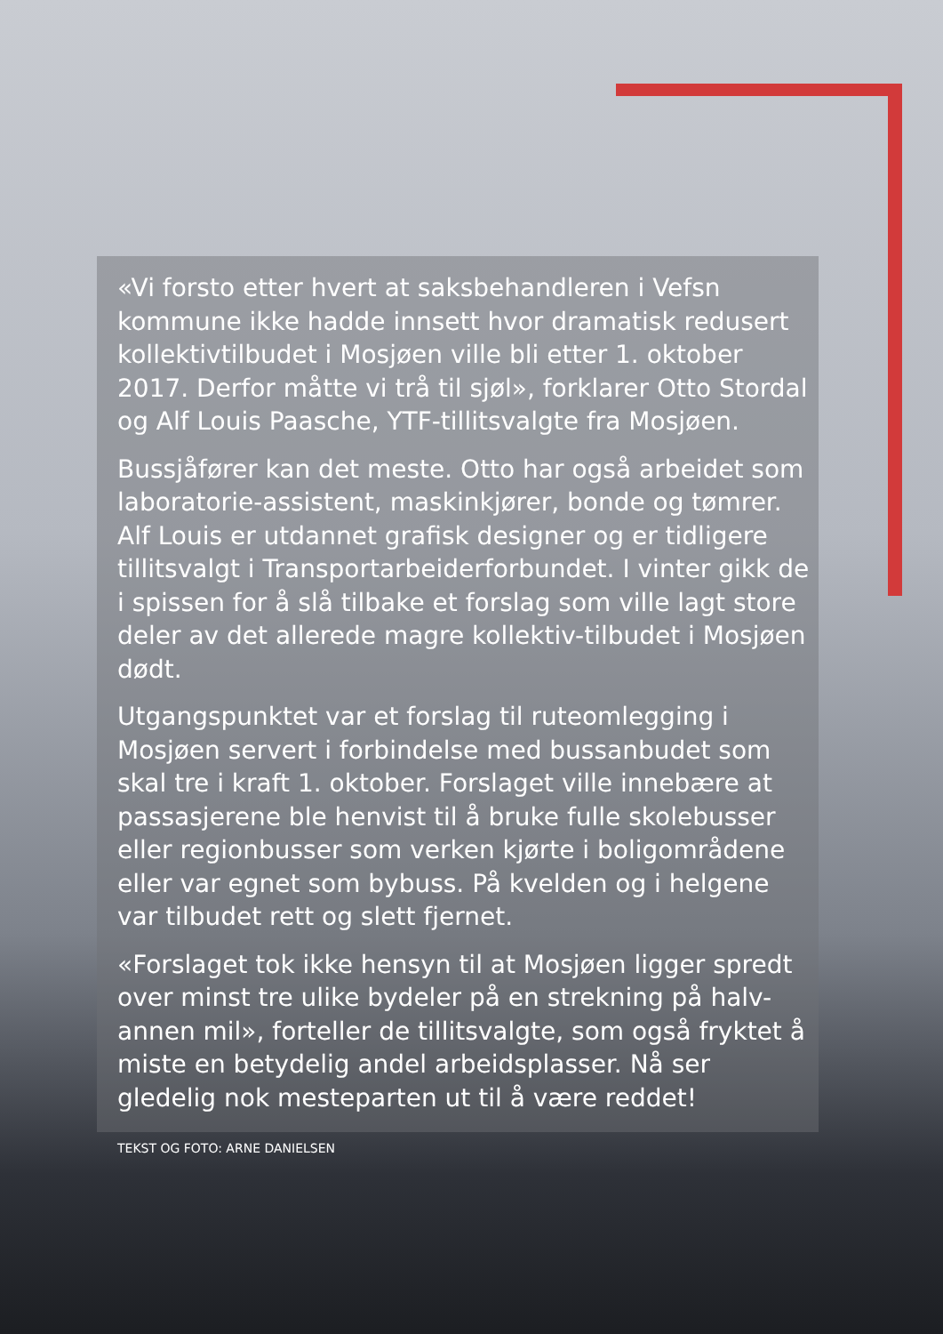«Vi forsto etter hvert at saksbehandleren i Vefsn kommune ikke hadde innsett hvor dramatisk redusert kollektivtilbudet i Mosjøen ville bli etter 1. oktober 2017. Derfor måtte vi trå til sjøl», forklarer Otto Stordal og Alf Louis Paasche, YTF-tillitsvalgte fra Mosjøen.
Bussjåfører kan det meste. Otto har også arbeidet som laboratorie-assistent, maskinkjører, bonde og tømrer. Alf Louis er utdannet grafisk designer og er tidligere tillitsvalgt i Transportarbeiderforbundet. I vinter gikk de i spissen for å slå tilbake et forslag som ville lagt store deler av det allerede magre kollektiv-tilbudet i Mosjøen dødt.
Utgangspunktet var et forslag til ruteomlegging i Mosjøen servert i forbindelse med bussanbudet som skal tre i kraft 1. oktober. Forslaget ville innebære at passasjerene ble henvist til å bruke fulle skolebusser eller regionbusser som verken kjørte i boligområdene eller var egnet som bybuss. På kvelden og i helgene var tilbudet rett og slett fjernet.
«Forslaget tok ikke hensyn til at Mosjøen ligger spredt over minst tre ulike bydeler på en strekning på halv-annen mil», forteller de tillitsvalgte, som også fryktet å miste en betydelig andel arbeidsplasser. Nå ser gledelig nok mesteparten ut til å være reddet!
TEKST OG FOTO: ARNE DANIELSEN